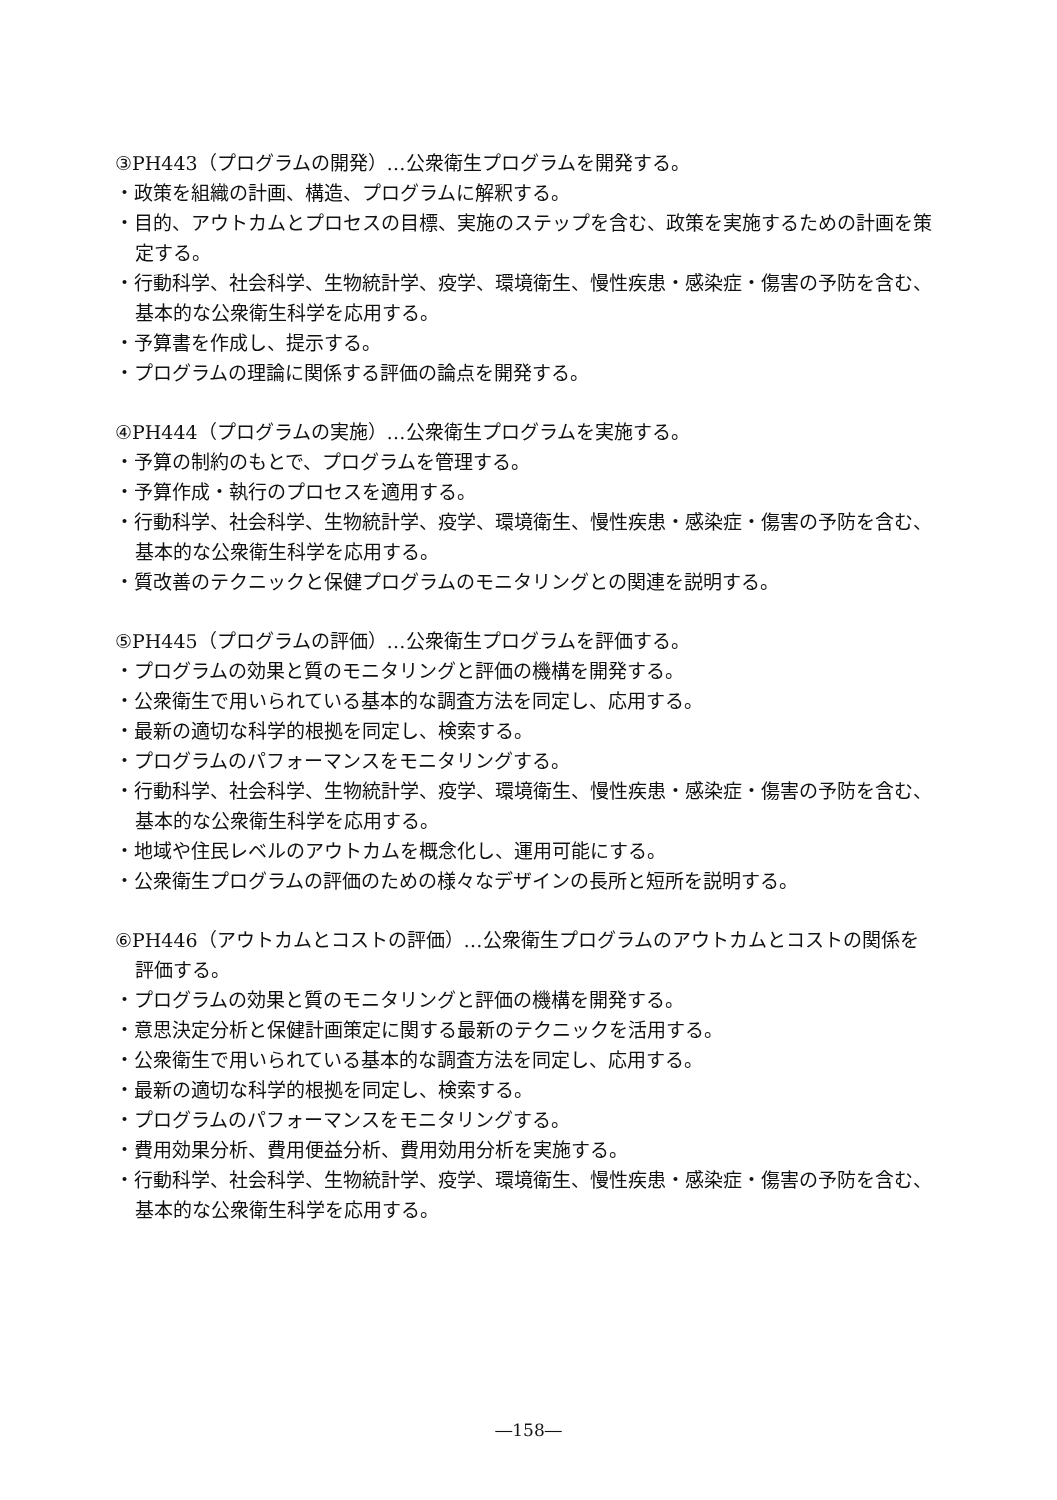③PH443（プログラムの開発）…公衆衛生プログラムを開発する。
・政策を組織の計画、構造、プログラムに解釈する。
・目的、アウトカムとプロセスの目標、実施のステップを含む、政策を実施するための計画を策定する。
・行動科学、社会科学、生物統計学、疫学、環境衛生、慢性疾患・感染症・傷害の予防を含む、基本的な公衆衛生科学を応用する。
・予算書を作成し、提示する。
・プログラムの理論に関係する評価の論点を開発する。
④PH444（プログラムの実施）…公衆衛生プログラムを実施する。
・予算の制約のもとで、プログラムを管理する。
・予算作成・執行のプロセスを適用する。
・行動科学、社会科学、生物統計学、疫学、環境衛生、慢性疾患・感染症・傷害の予防を含む、基本的な公衆衛生科学を応用する。
・質改善のテクニックと保健プログラムのモニタリングとの関連を説明する。
⑤PH445（プログラムの評価）…公衆衛生プログラムを評価する。
・プログラムの効果と質のモニタリングと評価の機構を開発する。
・公衆衛生で用いられている基本的な調査方法を同定し、応用する。
・最新の適切な科学的根拠を同定し、検索する。
・プログラムのパフォーマンスをモニタリングする。
・行動科学、社会科学、生物統計学、疫学、環境衛生、慢性疾患・感染症・傷害の予防を含む、基本的な公衆衛生科学を応用する。
・地域や住民レベルのアウトカムを概念化し、運用可能にする。
・公衆衛生プログラムの評価のための様々なデザインの長所と短所を説明する。
⑥PH446（アウトカムとコストの評価）…公衆衛生プログラムのアウトカムとコストの関係を評価する。
・プログラムの効果と質のモニタリングと評価の機構を開発する。
・意思決定分析と保健計画策定に関する最新のテクニックを活用する。
・公衆衛生で用いられている基本的な調査方法を同定し、応用する。
・最新の適切な科学的根拠を同定し、検索する。
・プログラムのパフォーマンスをモニタリングする。
・費用効果分析、費用便益分析、費用効用分析を実施する。
・行動科学、社会科学、生物統計学、疫学、環境衛生、慢性疾患・感染症・傷害の予防を含む、基本的な公衆衛生科学を応用する。
―158―